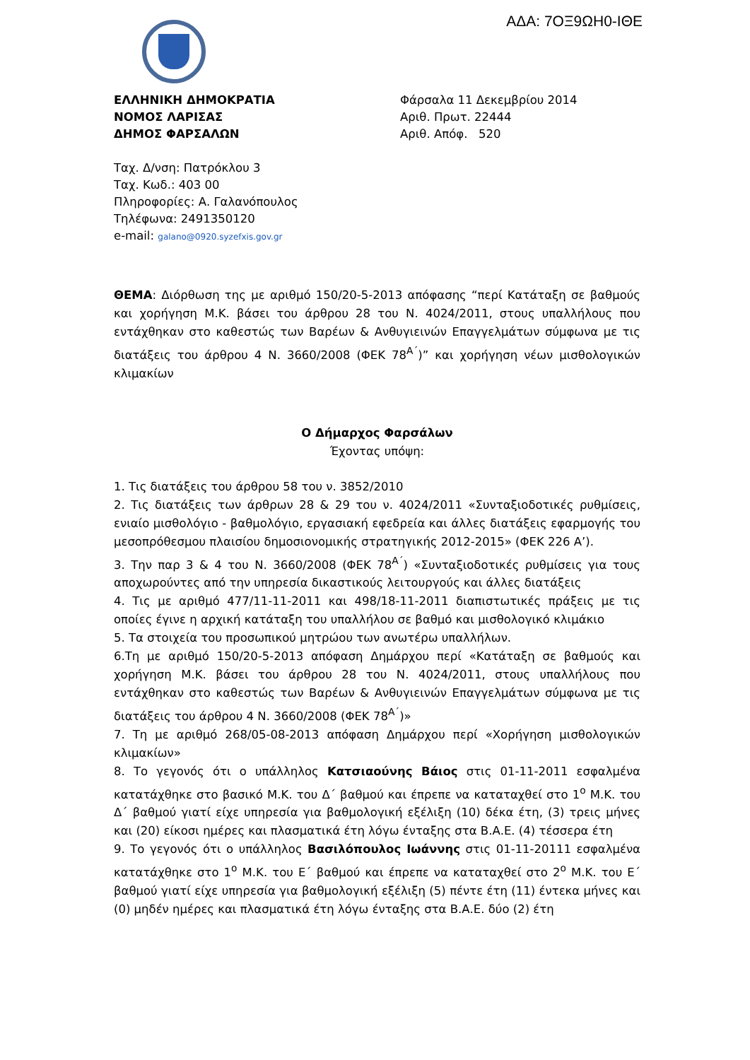ΑΔΑ: 7ΟΞ9ΩΗ0-ΙΘΕ
ΕΛΛΗΝΙΚΗ ΔΗΜΟΚΡΑΤΙΑ
ΝΟΜΟΣ ΛΑΡΙΣΑΣ
ΔΗΜΟΣ ΦΑΡΣΑΛΩΝ
Φάρσαλα 11 Δεκεμβρίου 2014
Αριθ. Πρωτ. 22444
Αριθ. Απόφ. 520
Ταχ. Δ/νση: Πατρόκλου 3
Ταχ. Κωδ.: 403 00
Πληροφορίες: Α. Γαλανόπουλος
Τηλέφωνα: 2491350120
e-mail: galano@0920.syzefxis.gov.gr
ΘΕΜΑ: Διόρθωση της με αριθμό 150/20-5-2013 απόφασης “περί Κατάταξη σε βαθμούς και χορήγηση Μ.Κ. βάσει του άρθρου 28 του Ν. 4024/2011, στους υπαλλήλους που εντάχθηκαν στο καθεστώς των Βαρέων & Ανθυγιεινών Επαγγελμάτων σύμφωνα με τις διατάξεις του άρθρου 4 Ν. 3660/2008 (ΦΕΚ 78<sup>Α΄</sup>)” και χορήγηση νέων μισθολογικών κλιμακίων
Ο Δήμαρχος Φαρσάλων
Έχοντας υπόψη:
1. Τις διατάξεις του άρθρου 58 του ν. 3852/2010
2. Τις διατάξεις των άρθρων 28 & 29 του ν. 4024/2011 «Συνταξιοδοτικές ρυθμίσεις, ενιαίο μισθολόγιο - βαθμολόγιο, εργασιακή εφεδρεία και άλλες διατάξεις εφαρμογής του μεσοπρόθεσμου πλαισίου δημοσιονομικής στρατηγικής 2012-2015» (ΦΕΚ 226 Α’).
3. Την παρ 3 & 4 του Ν. 3660/2008 (ΦΕΚ 78<sup>Α΄</sup>) «Συνταξιοδοτικές ρυθμίσεις για τους αποχωρούντες από την υπηρεσία δικαστικούς λειτουργούς και άλλες διατάξεις
4. Τις με αριθμό 477/11-11-2011 και 498/18-11-2011 διαπιστωτικές πράξεις με τις οποίες έγινε η αρχική κατάταξη του υπαλλήλου σε βαθμό και μισθολογικό κλιμάκιο
5. Τα στοιχεία του προσωπικού μητρώου των ανωτέρω υπαλλήλων.
6.Τη με αριθμό 150/20-5-2013 απόφαση Δημάρχου περί «Κατάταξη σε βαθμούς και χορήγηση Μ.Κ. βάσει του άρθρου 28 του Ν. 4024/2011, στους υπαλλήλους που εντάχθηκαν στο καθεστώς των Βαρέων & Ανθυγιεινών Επαγγελμάτων σύμφωνα με τις διατάξεις του άρθρου 4 Ν. 3660/2008 (ΦΕΚ 78<sup>Α΄</sup>)»
7. Τη με αριθμό 268/05-08-2013 απόφαση Δημάρχου περί «Χορήγηση μισθολογικών κλιμακίων»
8. Το γεγονός ότι ο υπάλληλος Κατσιαούνης Βάιος στις 01-11-2011 εσφαλμένα κατατάχθηκε στο βασικό Μ.Κ. του Δ΄ βαθμού και έπρεπε να καταταχθεί στο 1<sup>ο</sup> Μ.Κ. του Δ΄ βαθμού γιατί είχε υπηρεσία για βαθμολογική εξέλιξη (10) δέκα έτη, (3) τρεις μήνες και (20) είκοσι ημέρες και πλασματικά έτη λόγω ένταξης στα Β.Α.Ε. (4) τέσσερα έτη
9. Το γεγονός ότι ο υπάλληλος Βασιλόπουλος Ιωάννης στις 01-11-20111 εσφαλμένα κατατάχθηκε στο 1<sup>ο</sup> Μ.Κ. του Ε΄ βαθμού και έπρεπε να καταταχθεί στο 2<sup>ο</sup> Μ.Κ. του Ε΄ βαθμού γιατί είχε υπηρεσία για βαθμολογική εξέλιξη (5) πέντε έτη (11) έντεκα μήνες και (0) μηδέν ημέρες και πλασματικά έτη λόγω ένταξης στα Β.Α.Ε. δύο (2) έτη